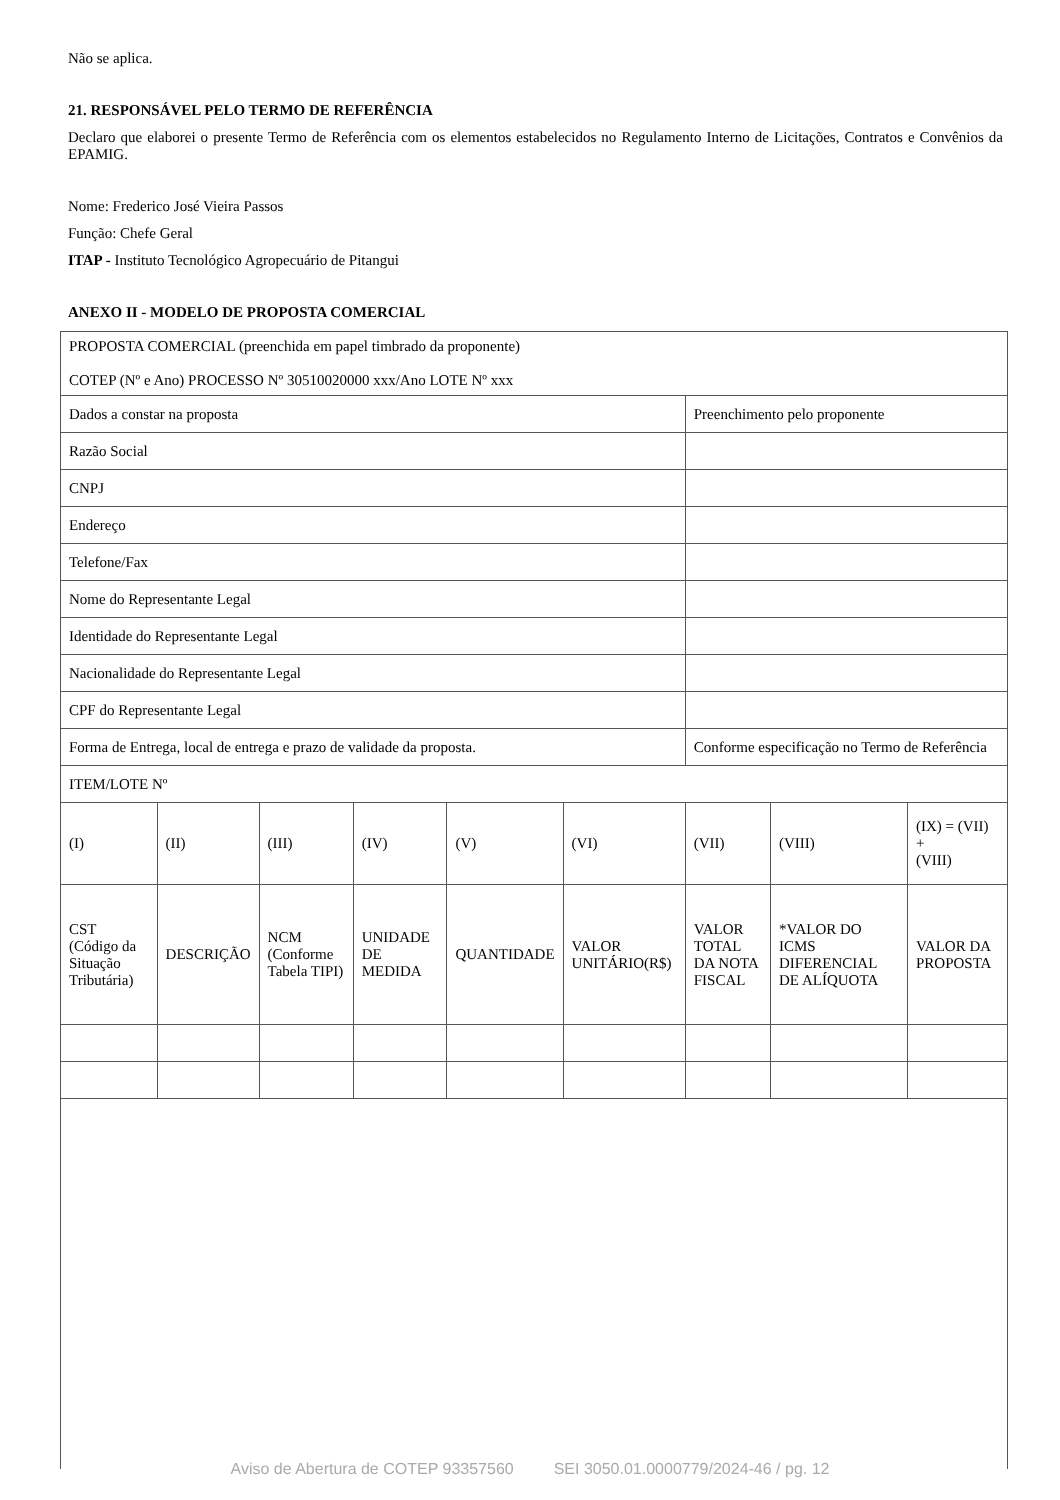Não se aplica.
21. RESPONSÁVEL PELO TERMO DE REFERÊNCIA
Declaro que elaborei o presente Termo de Referência com os elementos estabelecidos no Regulamento Interno de Licitações, Contratos e Convênios da EPAMIG.
Nome: Frederico José Vieira Passos
Função: Chefe Geral
ITAP - Instituto Tecnológico Agropecuário de Pitangui
ANEXO II - MODELO DE PROPOSTA COMERCIAL
| PROPOSTA COMERCIAL (preenchida em papel timbrado da proponente) COTEP (Nº e Ano) PROCESSO Nº 30510020000 xxx/Ano LOTE Nº xxx | | | | | | | | |
| Dados a constar na proposta | | | | | | Preenchimento pelo proponente | | |
| Razão Social | | | | | | | | |
| CNPJ | | | | | | | | |
| Endereço | | | | | | | | |
| Telefone/Fax | | | | | | | | |
| Nome do Representante Legal | | | | | | | | |
| Identidade do Representante Legal | | | | | | | | |
| Nacionalidade do Representante Legal | | | | | | | | |
| CPF do Representante Legal | | | | | | | | |
| Forma de Entrega, local de entrega e prazo de validade da proposta. | | | | | | Conforme especificação no Termo de Referência | | |
| ITEM/LOTE Nº | | | | | | | | |
| (I) | (II) | (III) | (IV) | (V) | (VI) | (VII) | (VIII) | (IX) = (VII) + (VIII) |
| CST (Código da Situação Tributária) | DESCRIÇÃO | NCM (Conforme Tabela TIPI) | UNIDADE DE MEDIDA | QUANTIDADE | VALOR UNITÁRIO(R$) | VALOR TOTAL DA NOTA FISCAL | *VALOR DO ICMS DIFERENCIAL DE ALÍQUOTA | VALOR DA PROPOSTA |
Aviso de Abertura de COTEP 93357560 SEI 3050.01.0000779/2024-46 / pg. 12